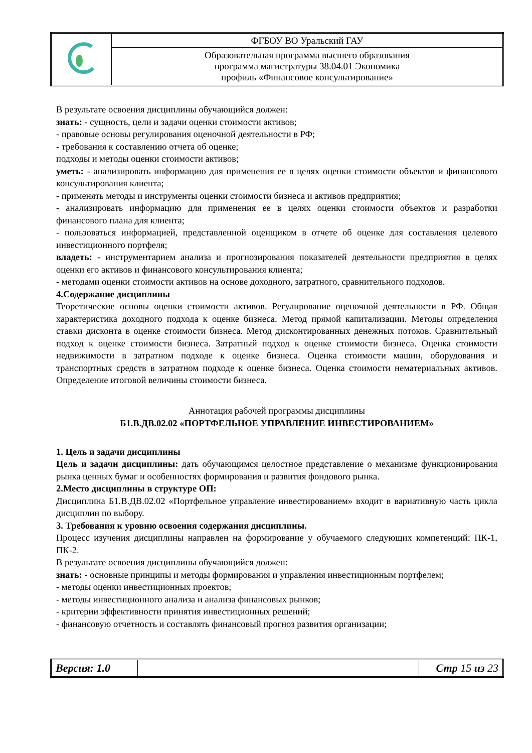| | ФГБОУ ВО Уральский ГАУ |
| | Образовательная программа высшего образования программа магистратуры 38.04.01 Экономика профиль «Финансовое консультирование» |
В результате освоения дисциплины обучающийся должен:
знать: - сущность, цели и задачи оценки стоимости активов;
- правовые основы регулирования оценочной деятельности в РФ;
- требования к составлению отчета об оценке;
подходы и методы оценки стоимости активов;
уметь: - анализировать информацию для применения ее в целях оценки стоимости объектов и финансового консультирования клиента;
- применять методы и инструменты оценки стоимости бизнеса и активов предприятия;
- анализировать информацию для применения ее в целях оценки стоимости объектов и разработки финансового плана для клиента;
- пользоваться информацией, представленной оценщиком в отчете об оценке для составления целевого инвестиционного портфеля;
владеть: - инструментарием анализа и прогнозирования показателей деятельности предприятия в целях оценки его активов и финансового консультирования клиента;
- методами оценки стоимости активов на основе доходного, затратного, сравнительного подходов.
4.Содержание дисциплины
Теоретические основы оценки стоимости активов. Регулирование оценочной деятельности в РФ. Общая характеристика доходного подхода к оценке бизнеса. Метод прямой капитализации. Методы определения ставки дисконта в оценке стоимости бизнеса. Метод дисконтированных денежных потоков. Сравнительный подход к оценке стоимости бизнеса. Затратный подход к оценке стоимости бизнеса. Оценка стоимости недвижимости в затратном подходе к оценке бизнеса. Оценка стоимости машин, оборудования и транспортных средств в затратном подходе к оценке бизнеса. Оценка стоимости нематериальных активов. Определение итоговой величины стоимости бизнеса.
Аннотация рабочей программы дисциплины
Б1.В.ДВ.02.02 «ПОРТФЕЛЬНОЕ УПРАВЛЕНИЕ ИНВЕСТИРОВАНИЕМ»
1. Цель и задачи дисциплины
Цель и задачи дисциплины: дать обучающимся целостное представление о механизме функционирования рынка ценных бумаг и особенностях формирования и развития фондового рынка.
2.Место дисциплины в структуре ОП:
Дисциплина Б1.В.ДВ.02.02 «Портфельное управление инвестированием» входит в вариативную часть цикла дисциплин по выбору.
3. Требования к уровню освоения содержания дисциплины.
Процесс изучения дисциплины направлен на формирование у обучаемого следующих компетенций: ПК-1, ПК-2.
В результате освоения дисциплины обучающийся должен:
знать: - основные принципы и методы формирования и управления инвестиционным портфелем;
- методы оценки инвестиционных проектов;
- методы инвестиционного анализа и анализа финансовых рынков;
- критерии эффективности принятия инвестиционных решений;
- финансовую отчетность и составлять финансовый прогноз развития организации;
| Версия: 1.0 | | Стр 15 из 23 |